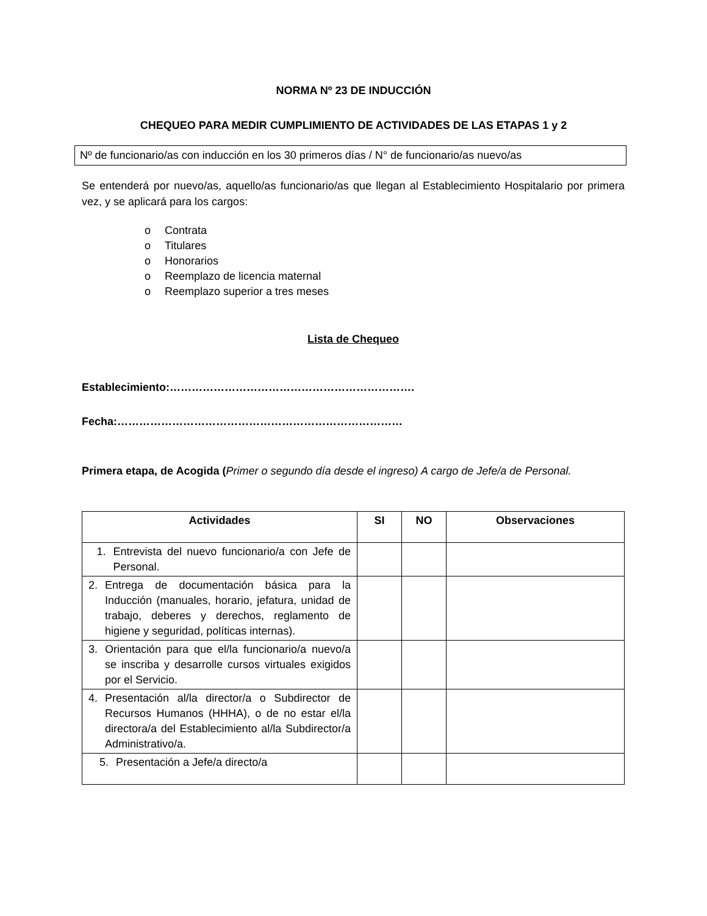NORMA Nº 23 DE INDUCCIÓN
CHEQUEO PARA MEDIR CUMPLIMIENTO DE ACTIVIDADES DE LAS ETAPAS 1 y 2
Nº de funcionario/as con inducción en los 30 primeros días / N° de funcionario/as nuevo/as
Se entenderá por nuevo/as, aquello/as funcionario/as que llegan al Establecimiento Hospitalario por primera vez, y se aplicará para los cargos:
o Contrata
o Titulares
o Honorarios
o Reemplazo de licencia maternal
o Reemplazo superior a tres meses
Lista de Chequeo
Establecimiento:………………………………………………………….
Fecha:……………………………………………………………………
Primera etapa, de Acogida (Primer o segundo día desde el ingreso) A cargo de Jefe/a de Personal.
| Actividades | SI | NO | Observaciones |
| --- | --- | --- | --- |
| 1. Entrevista del nuevo funcionario/a con Jefe de Personal. | | | |
| 2. Entrega de documentación básica para la Inducción (manuales, horario, jefatura, unidad de trabajo, deberes y derechos, reglamento de higiene y seguridad, políticas internas). | | | |
| 3. Orientación para que el/la funcionario/a nuevo/a se inscriba y desarrolle cursos virtuales exigidos por el Servicio. | | | |
| 4. Presentación al/la director/a o Subdirector de Recursos Humanos (HHHA), o de no estar el/la directora/a del Establecimiento al/la Subdirector/a Administrativo/a. | | | |
| 5. Presentación a Jefe/a directo/a | | | |